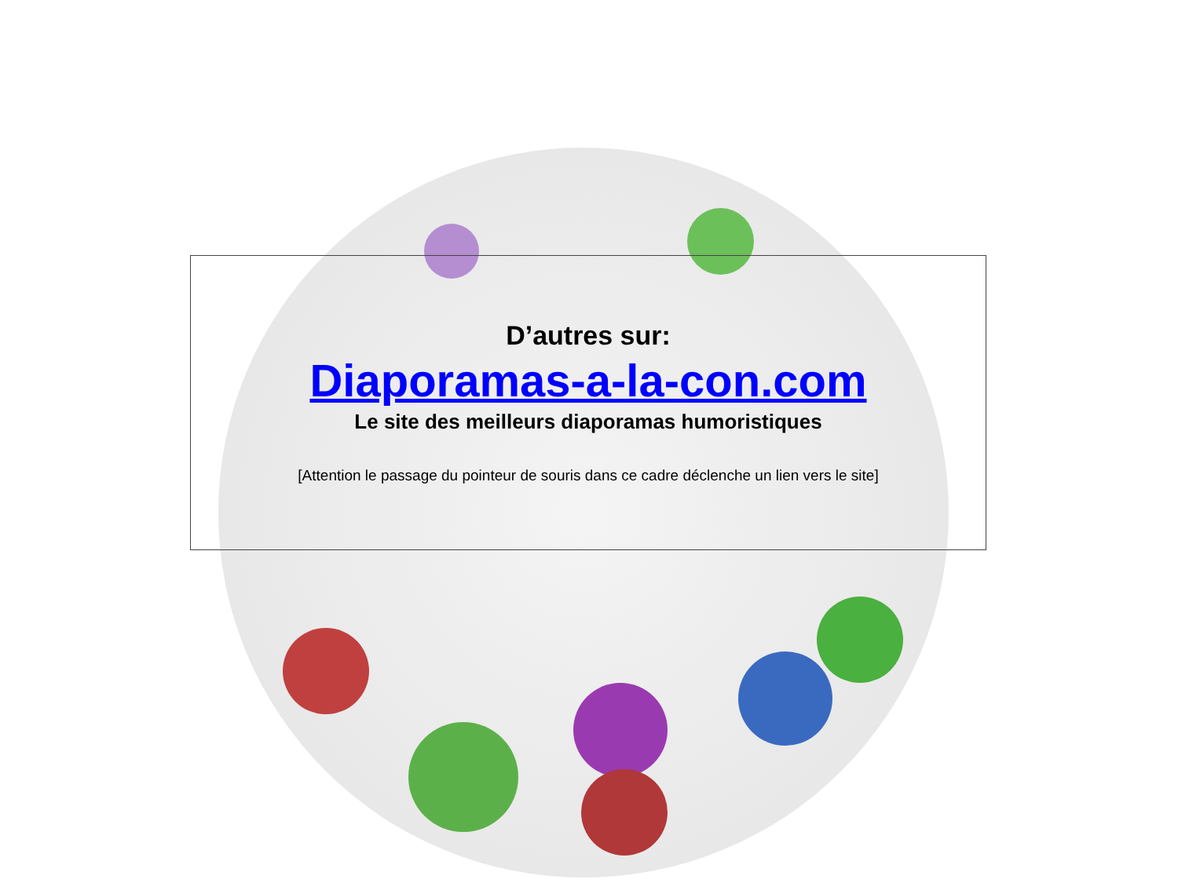D’autres sur:
Diaporamas-a-la-con.com
Le site des meilleurs diaporamas humoristiques
[Attention le passage du pointeur de souris dans ce cadre déclenche un lien vers le site]